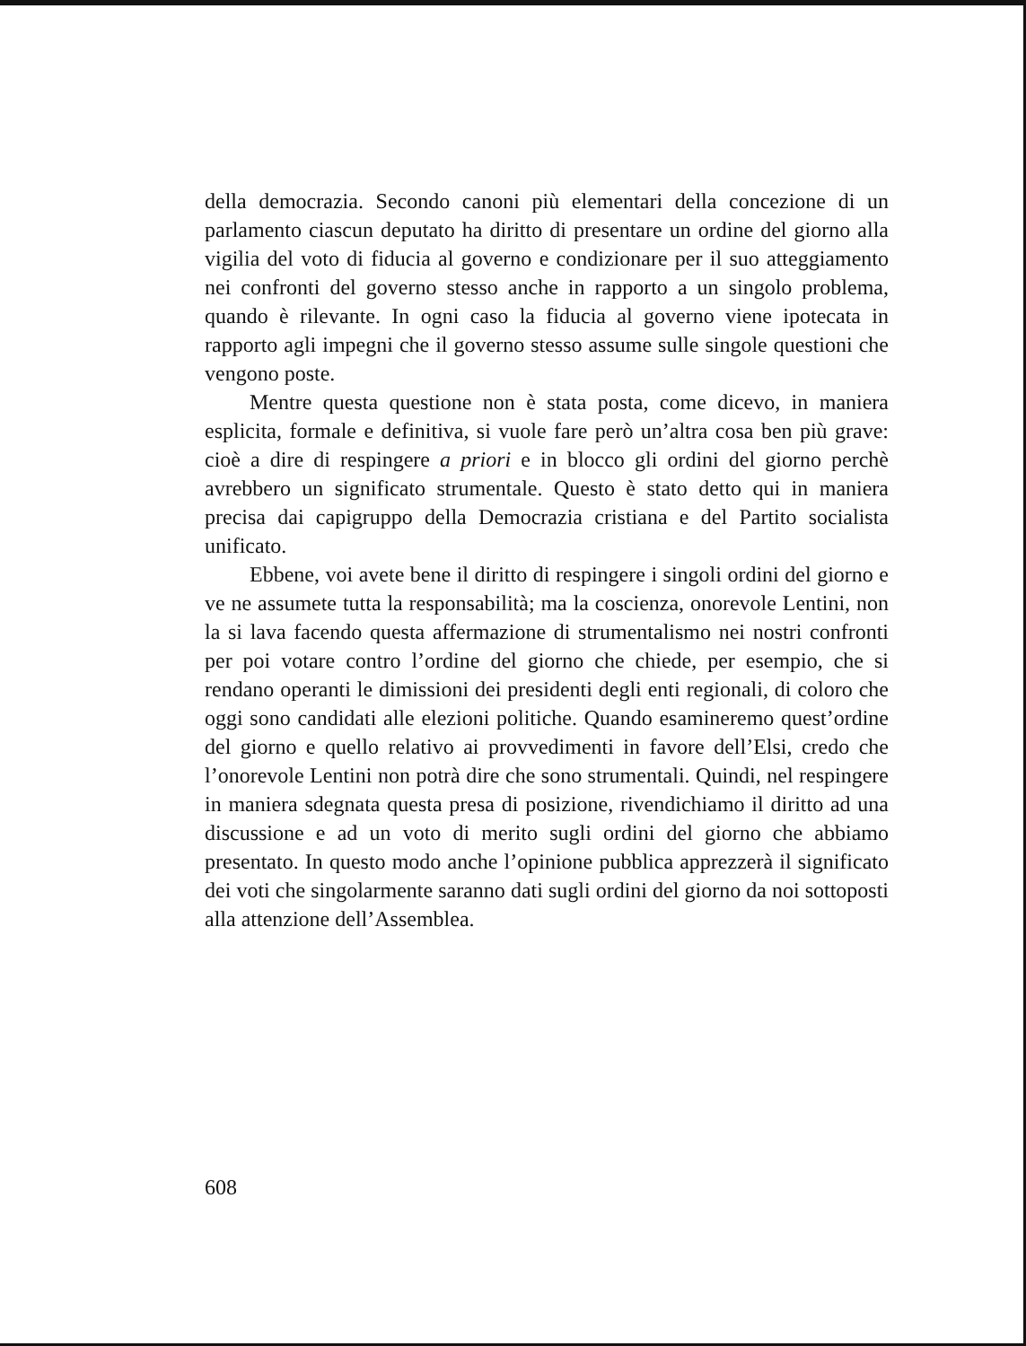della democrazia. Secondo canoni più elementari della concezione di un parlamento ciascun deputato ha diritto di presentare un ordine del giorno alla vigilia del voto di fiducia al governo e condizionare per il suo atteggiamento nei confronti del governo stesso anche in rapporto a un singolo problema, quando è rilevante. In ogni caso la fiducia al governo viene ipotecata in rapporto agli impegni che il governo stesso assume sulle singole questioni che vengono poste.
Mentre questa questione non è stata posta, come dicevo, in maniera esplicita, formale e definitiva, si vuole fare però un’altra cosa ben più grave: cioè a dire di respingere a priori e in blocco gli ordini del giorno perchè avrebbero un significato strumentale. Questo è stato detto qui in maniera precisa dai capigruppo della Democrazia cristiana e del Partito socialista unificato.
Ebbene, voi avete bene il diritto di respingere i singoli ordini del giorno e ve ne assumete tutta la responsabilità; ma la coscienza, onorevole Lentini, non la si lava facendo questa affermazione di strumentalismo nei nostri confronti per poi votare contro l’ordine del giorno che chiede, per esempio, che si rendano operanti le dimissioni dei presidenti degli enti regionali, di coloro che oggi sono candidati alle elezioni politiche. Quando esamineremo quest’ordine del giorno e quello relativo ai provvedimenti in favore dell’Elsi, credo che l’onorevole Lentini non potrà dire che sono strumentali. Quindi, nel respingere in maniera sdegnata questa presa di posizione, rivendichiamo il diritto ad una discussione e ad un voto di merito sugli ordini del giorno che abbiamo presentato. In questo modo anche l’opinione pubblica apprezzerà il significato dei voti che singolarmente saranno dati sugli ordini del giorno da noi sottoposti alla attenzione dell’Assemblea.
608